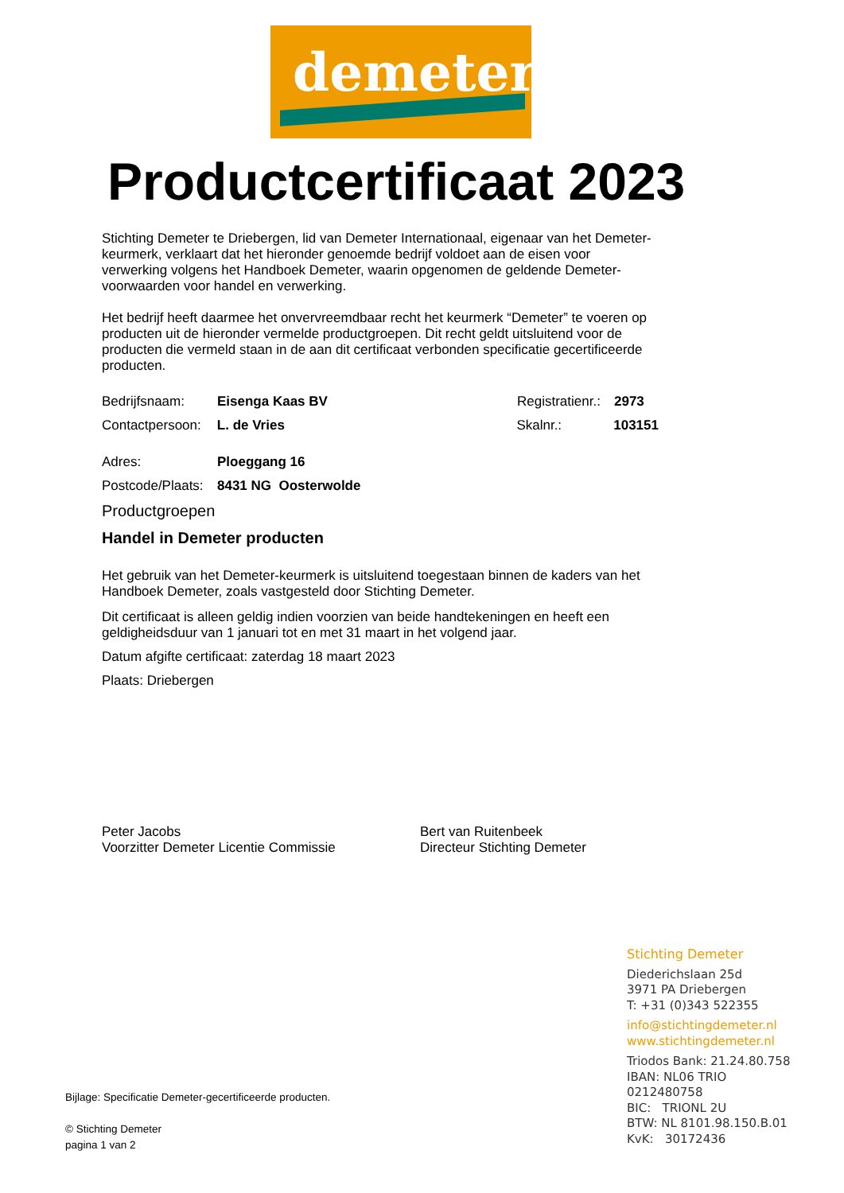demeter
Productcertificaat 2023
Stichting Demeter te Driebergen, lid van Demeter Internationaal, eigenaar van het Demeter-keurmerk, verklaart dat het hieronder genoemde bedrijf voldoet aan de eisen voor verwerking volgens het Handboek Demeter, waarin opgenomen de geldende Demeter-voorwaarden voor handel en verwerking.
Het bedrijf heeft daarmee het onvervreemdbaar recht het keurmerk “Demeter” te voeren op producten uit de hieronder vermelde productgroepen. Dit recht geldt uitsluitend voor de producten die vermeld staan in de aan dit certificaat verbonden specificatie gecertificeerde producten.
Bedrijfsnaam: Eisenga Kaas BV Registratienr.: 2973
Contactpersoon: L. de Vries Skalnr.: 103151
Adres: Ploeggang 16
Postcode/Plaats: 8431 NG Oosterwolde
Productgroepen
Handel in Demeter producten
Het gebruik van het Demeter-keurmerk is uitsluitend toegestaan binnen de kaders van het Handboek Demeter, zoals vastgesteld door Stichting Demeter.
Dit certificaat is alleen geldig indien voorzien van beide handtekeningen en heeft een geldigheidsduur van 1 januari tot en met 31 maart in het volgend jaar.
Datum afgifte certificaat: zaterdag 18 maart 2023
Plaats: Driebergen
Peter Jacobs
Voorzitter Demeter Licentie Commissie
Bert van Ruitenbeek
Directeur Stichting Demeter
Stichting Demeter
Diederichslaan 25d
3971 PA Driebergen
T: +31 (0)343 522355
info@stichtingdemeter.nl
www.stichtingdemeter.nl
Triodos Bank: 21.24.80.758
IBAN: NL06 TRIO
0212480758
BIC: TRIONL 2U
BTW: NL 8101.98.150.B.01
KvK: 30172436
Bijlage: Specificatie Demeter-gecertificeerde producten.
© Stichting Demeter
pagina 1 van 2